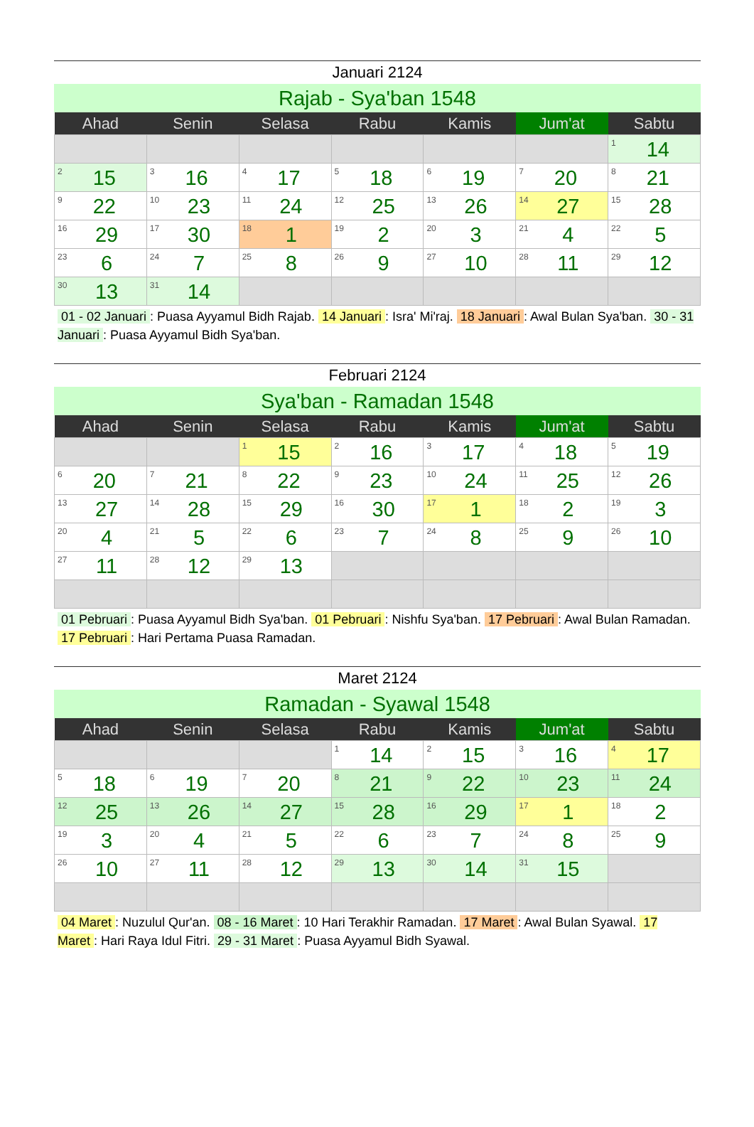Januari 2124
Rajab - Sya'ban 1548
| Ahad | Senin | Selasa | Rabu | Kamis | Jum'at | Sabtu |
| --- | --- | --- | --- | --- | --- | --- |
| | | | | | | 1 14 |
| 2 15 | 3 16 | 4 17 | 5 18 | 6 19 | 7 20 | 8 21 |
| 9 22 | 10 23 | 11 24 | 12 25 | 13 26 | 14 27 | 15 28 |
| 16 29 | 17 30 | 18 1 | 19 2 | 20 3 | 21 4 | 22 5 |
| 23 6 | 24 7 | 25 8 | 26 9 | 27 10 | 28 11 | 29 12 |
| 30 13 | 31 14 | | | | | |
01 - 02 Januari: Puasa Ayyamul Bidh Rajab. 14 Januari: Isra' Mi'raj. 18 Januari: Awal Bulan Sya'ban. 30 - 31 Januari: Puasa Ayyamul Bidh Sya'ban.
Februari 2124
Sya'ban - Ramadan 1548
| Ahad | Senin | Selasa | Rabu | Kamis | Jum'at | Sabtu |
| --- | --- | --- | --- | --- | --- | --- |
| | | 1 15 | 2 16 | 3 17 | 4 18 | 5 19 |
| 6 20 | 7 21 | 8 22 | 9 23 | 10 24 | 11 25 | 12 26 |
| 13 27 | 14 28 | 15 29 | 16 30 | 17 1 | 18 2 | 19 3 |
| 20 4 | 21 5 | 22 6 | 23 7 | 24 8 | 25 9 | 26 10 |
| 27 11 | 28 12 | 29 13 | | | | |
01 Pebruari: Puasa Ayyamul Bidh Sya'ban. 01 Pebruari: Nishfu Sya'ban. 17 Pebruari: Awal Bulan Ramadan. 17 Pebruari: Hari Pertama Puasa Ramadan.
Maret 2124
Ramadan - Syawal 1548
| Ahad | Senin | Selasa | Rabu | Kamis | Jum'at | Sabtu |
| --- | --- | --- | --- | --- | --- | --- |
| | | | 1 14 | 2 15 | 3 16 | 4 17 |
| 5 18 | 6 19 | 7 20 | 8 21 | 9 22 | 10 23 | 11 24 |
| 12 25 | 13 26 | 14 27 | 15 28 | 16 29 | 17 1 | 18 2 |
| 19 3 | 20 4 | 21 5 | 22 6 | 23 7 | 24 8 | 25 9 |
| 26 10 | 27 11 | 28 12 | 29 13 | 30 14 | 31 15 | |
04 Maret: Nuzulul Qur'an. 08 - 16 Maret: 10 Hari Terakhir Ramadan. 17 Maret: Awal Bulan Syawal. 17 Maret: Hari Raya Idul Fitri. 29 - 31 Maret: Puasa Ayyamul Bidh Syawal.